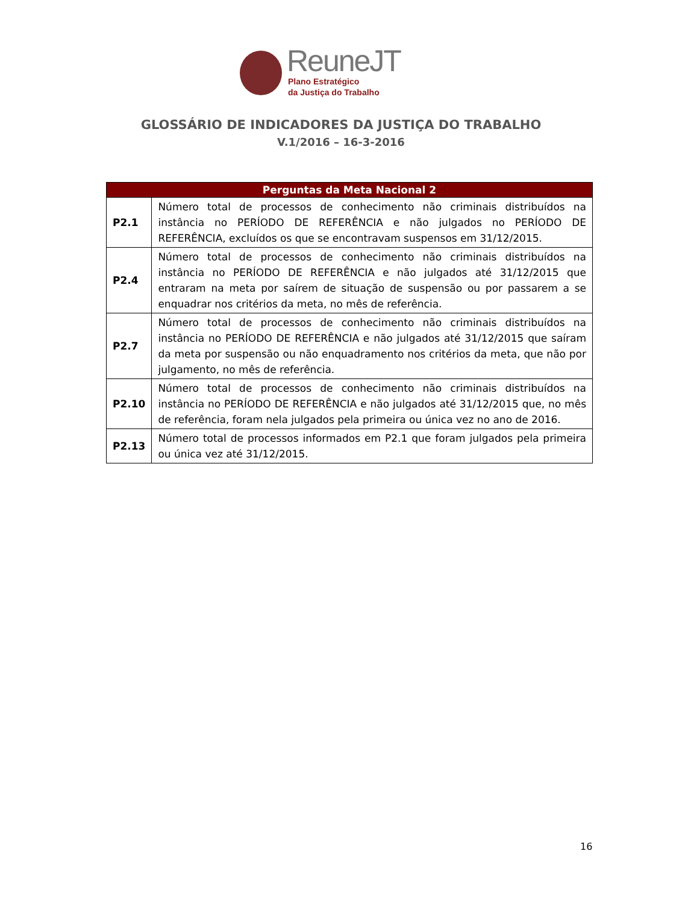ReuneJT
Plano Estratégico
da Justiça do Trabalho
GLOSSÁRIO DE INDICADORES DA JUSTIÇA DO TRABALHO
V.1/2016 – 16-3-2016
| Perguntas da Meta Nacional 2 | |
| --- | --- |
| P2.1 | Número total de processos de conhecimento não criminais distribuídos na instância no PERÍODO DE REFERÊNCIA e não julgados no PERÍODO DE REFERÊNCIA, excluídos os que se encontravam suspensos em 31/12/2015. |
| P2.4 | Número total de processos de conhecimento não criminais distribuídos na instância no PERÍODO DE REFERÊNCIA e não julgados até 31/12/2015 que entraram na meta por saírem de situação de suspensão ou por passarem a se enquadrar nos critérios da meta, no mês de referência. |
| P2.7 | Número total de processos de conhecimento não criminais distribuídos na instância no PERÍODO DE REFERÊNCIA e não julgados até 31/12/2015 que saíram da meta por suspensão ou não enquadramento nos critérios da meta, que não por julgamento, no mês de referência. |
| P2.10 | Número total de processos de conhecimento não criminais distribuídos na instância no PERÍODO DE REFERÊNCIA e não julgados até 31/12/2015 que, no mês de referência, foram nela julgados pela primeira ou única vez no ano de 2016. |
| P2.13 | Número total de processos informados em P2.1 que foram julgados pela primeira ou única vez até 31/12/2015. |
16